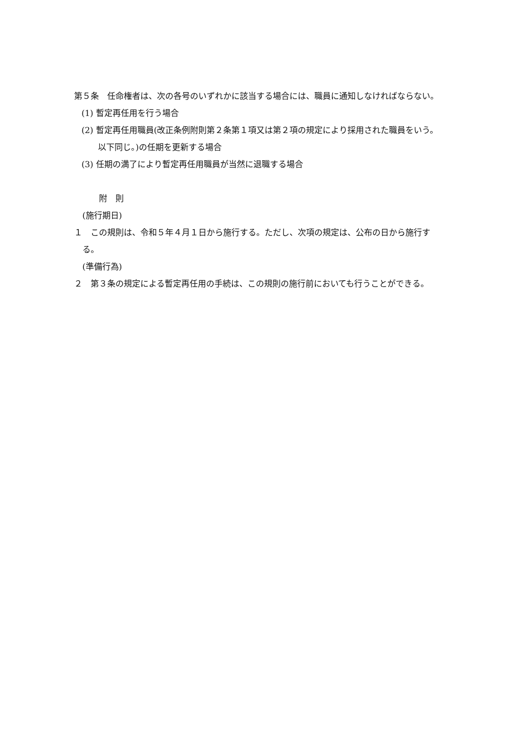第５条　任命権者は、次の各号のいずれかに該当する場合には、職員に通知しなければならない。
(1) 暫定再任用を行う場合
(2) 暫定再任用職員(改正条例附則第２条第１項又は第２項の規定により採用された職員をいう。以下同じ。)の任期を更新する場合
(3) 任期の満了により暫定再任用職員が当然に退職する場合
附　則
(施行期日)
１　この規則は、令和５年４月１日から施行する。ただし、次項の規定は、公布の日から施行する。
(準備行為)
２　第３条の規定による暫定再任用の手続は、この規則の施行前においても行うことができる。